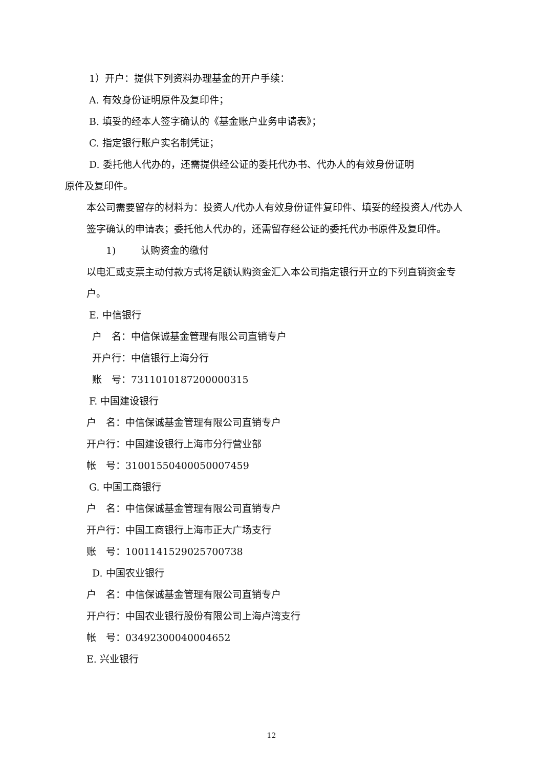1）开户：提供下列资料办理基金的开户手续：
A. 有效身份证明原件及复印件；
B. 填妥的经本人签字确认的《基金账户业务申请表》；
C. 指定银行账户实名制凭证；
D. 委托他人代办的，还需提供经公证的委托代办书、代办人的有效身份证明
原件及复印件。
本公司需要留存的材料为：投资人/代办人有效身份证件复印件、填妥的经投资人/代办人签字确认的申请表；委托他人代办的，还需留存经公证的委托代办书原件及复印件。
1) 认购资金的缴付
以电汇或支票主动付款方式将足额认购资金汇入本公司指定银行开立的下列直销资金专户。
E. 中信银行
户　名：中信保诚基金管理有限公司直销专户
开户行：中信银行上海分行
账　号：7311010187200000315
F. 中国建设银行
户　名：中信保诚基金管理有限公司直销专户
开户行：中国建设银行上海市分行营业部
帐　号：31001550400050007459
G. 中国工商银行
户　名：中信保诚基金管理有限公司直销专户
开户行：中国工商银行上海市正大广场支行
账　号：1001141529025700738
D. 中国农业银行
户　名：中信保诚基金管理有限公司直销专户
开户行：中国农业银行股份有限公司上海卢湾支行
帐　号：03492300040004652
E. 兴业银行
12